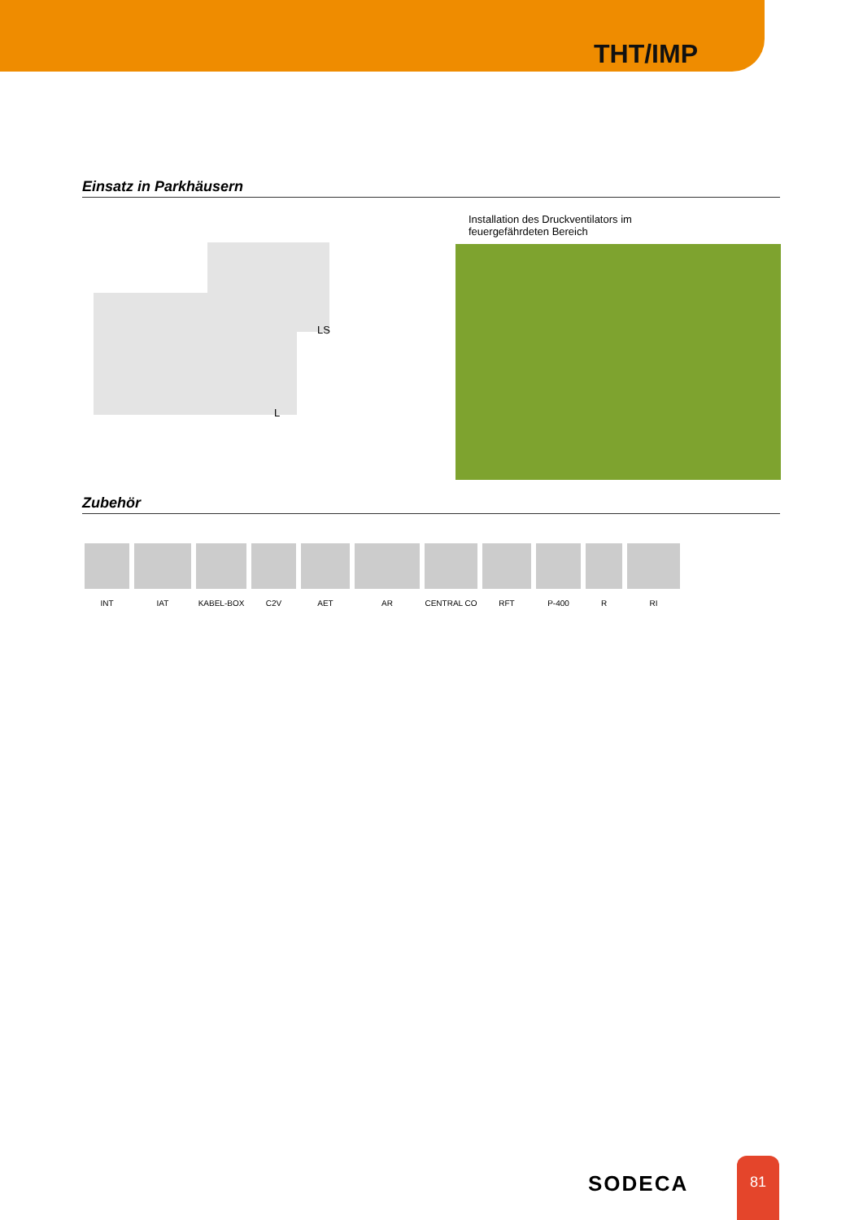THT/IMP
Einsatz in Parkhäusern
LS
L
Installation des Druckventilators im
feuergefährdeten Bereich
Zubehör
INT IAT KABEL-BOX C2V AET AR CENTRAL CO RFT P-400 R RI
SODECA
81